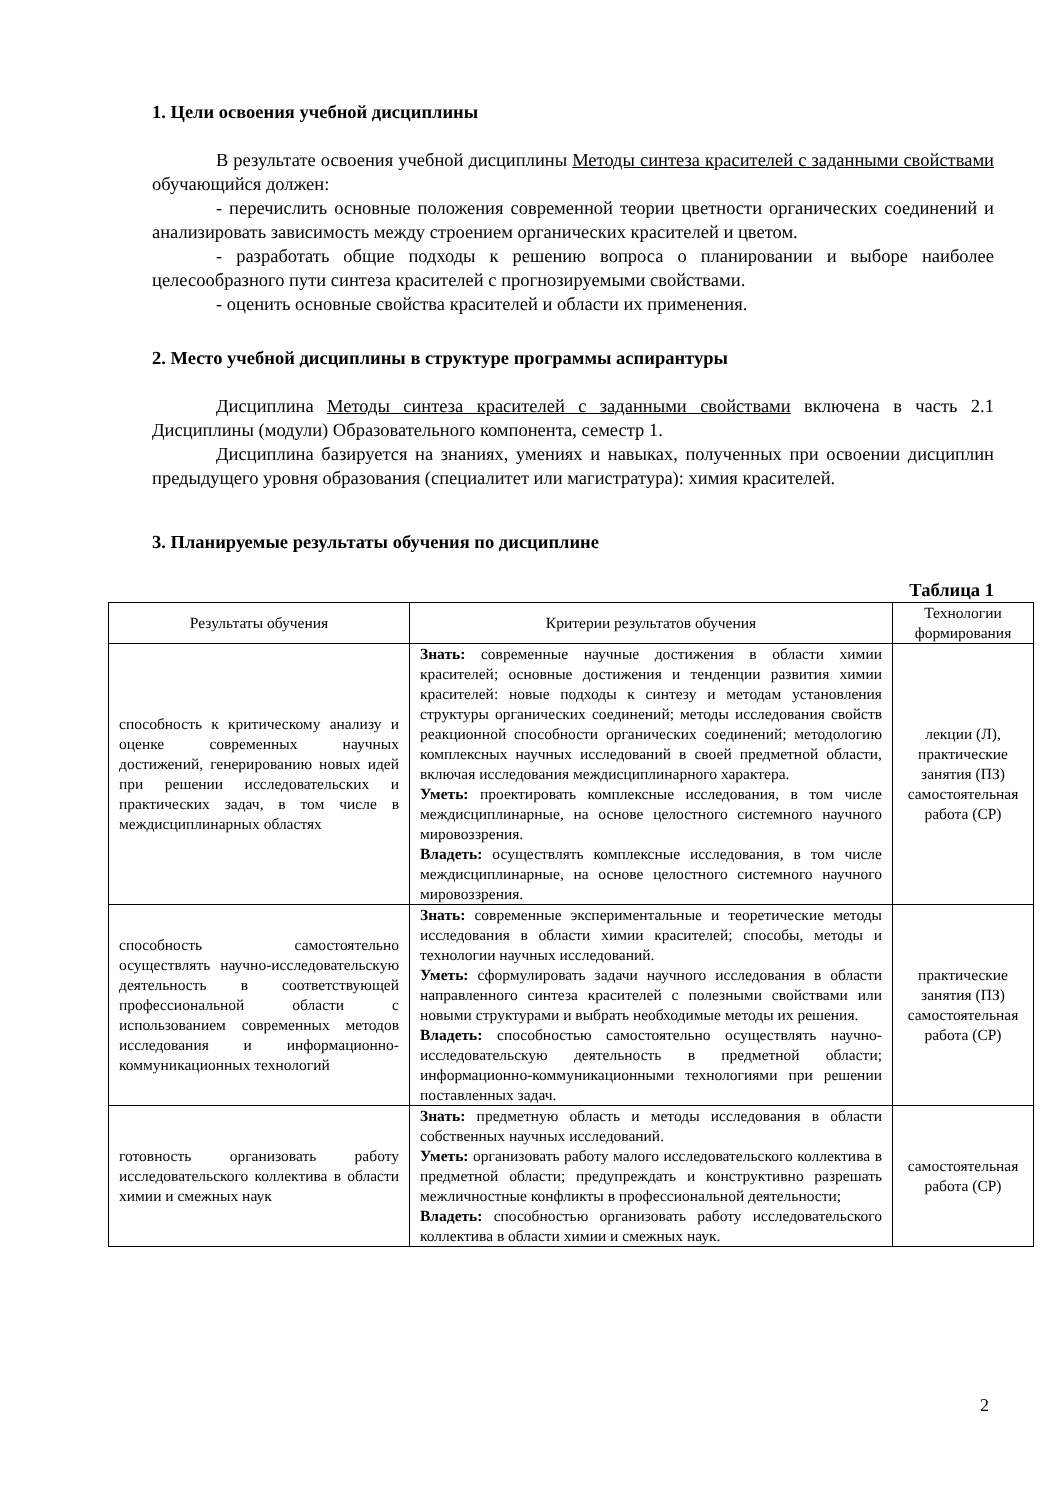1. Цели освоения учебной дисциплины
В результате освоения учебной дисциплины Методы синтеза красителей с заданными свойствами обучающийся должен:
- перечислить основные положения современной теории цветности органических соединений и анализировать зависимость между строением органических красителей и цветом.
- разработать общие подходы к решению вопроса о планировании и выборе наиболее целесообразного пути синтеза красителей с прогнозируемыми свойствами.
- оценить основные свойства красителей и области их применения.
2. Место учебной дисциплины в структуре программы аспирантуры
Дисциплина Методы синтеза красителей с заданными свойствами включена в часть 2.1 Дисциплины (модули) Образовательного компонента, семестр 1.
Дисциплина базируется на знаниях, умениях и навыках, полученных при освоении дисциплин предыдущего уровня образования (специалитет или магистратура): химия красителей.
3. Планируемые результаты обучения по дисциплине
Таблица 1
| Результаты обучения | Критерии результатов обучения | Технологии формирования |
| --- | --- | --- |
| способность к критическому анализу и оценке современных научных достижений, генерированию новых идей при решении исследовательских и практических задач, в том числе в междисциплинарных областях | Знать: современные научные достижения в области химии красителей; основные достижения и тенденции развития химии красителей: новые подходы к синтезу и методам установления структуры органических соединений; методы исследования свойств реакционной способности органических соединений; методологию комплексных научных исследований в своей предметной области, включая исследования междисциплинарного характера. Уметь: проектировать комплексные исследования, в том числе междисциплинарные, на основе целостного системного научного мировоззрения. Владеть: осуществлять комплексные исследования, в том числе междисциплинарные, на основе целостного системного научного мировоззрения. | лекции (Л), практические занятия (ПЗ) самостоятельная работа (СР) |
| способность самостоятельно осуществлять научно-исследовательскую деятельность в соответствующей профессиональной области с использованием современных методов исследования и информационно-коммуникационных технологий | Знать: современные экспериментальные и теоретические методы исследования в области химии красителей; способы, методы и технологии научных исследований. Уметь: сформулировать задачи научного исследования в области направленного синтеза красителей с полезными свойствами или новыми структурами и выбрать необходимые методы их решения. Владеть: способностью самостоятельно осуществлять научно-исследовательскую деятельность в предметной области; информационно-коммуникационными технологиями при решении поставленных задач. | практические занятия (ПЗ) самостоятельная работа (СР) |
| готовность организовать работу исследовательского коллектива в области химии и смежных наук | Знать: предметную область и методы исследования в области собственных научных исследований. Уметь: организовать работу малого исследовательского коллектива в предметной области; предупреждать и конструктивно разрешать межличностные конфликты в профессиональной деятельности; Владеть: способностью организовать работу исследовательского коллектива в области химии и смежных наук. | самостоятельная работа (СР) |
2